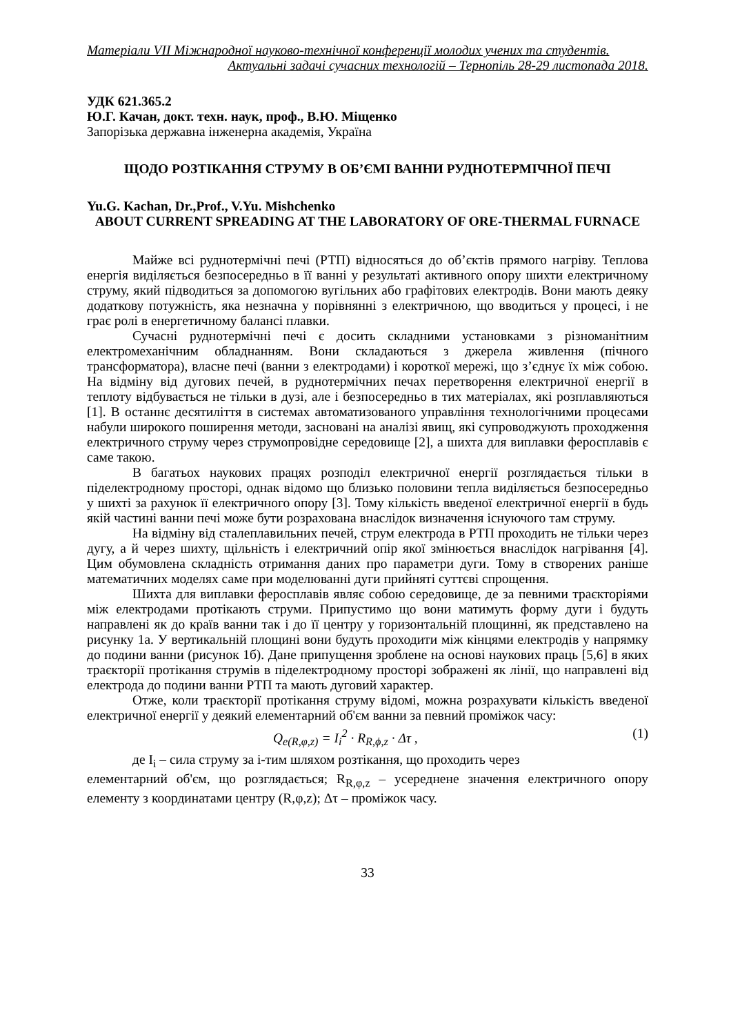Матеріали VII Міжнародної науково-технічної конференції молодих учених та студентів.
Актуальні задачі сучасних технологій – Тернопіль 28-29 листопада 2018.
УДК 621.365.2
Ю.Г. Качан, докт. техн. наук, проф., В.Ю. Міщенко
Запорізька державна інженерна академія, Україна
ЩОДО РОЗТІКАННЯ СТРУМУ В ОБ’ЄМІ ВАННИ РУДНОТЕРМІЧНОЇ ПЕЧІ
Yu.G. Kachan, Dr.,Prof., V.Yu. Mishchenko
ABOUT CURRENT SPREADING AT THE LABORATORY OF ORE-THERMAL FURNACE
Майже всі руднотермічні печі (РТП) відносяться до об’єктів прямого нагріву. Теплова енергія виділяється безпосередньо в її ванні у результаті активного опору шихти електричному струму, який підводиться за допомогою вугільних або графітових електродів. Вони мають деяку додаткову потужність, яка незначна у порівнянні з електричною, що вводиться у процесі, і не грає ролі в енергетичному балансі плавки.
Сучасні руднотермічні печі є досить складними установками з різноманітним електромеханічним обладнанням. Вони складаються з джерела живлення (пічного трансформатора), власне печі (ванни з електродами) і короткої мережі, що з’єднує їх між собою. На відміну від дугових печей, в руднотермічних печах перетворення електричної енергії в теплоту відбувається не тільки в дузі, але і безпосередньо в тих матеріалах, які розплавляються [1]. В останнє десятиліття в системах автоматизованого управління технологічними процесами набули широкого поширення методи, засновані на аналізі явищ, які супроводжують проходження електричного струму через струмопровідне середовище [2], а шихта для виплавки феросплавів є саме такою.
В багатьох наукових працях розподіл електричної енергії розглядається тільки в піделектродному просторі, однак відомо що близько половини тепла виділяється безпосередньо у шихті за рахунок її електричного опору [3]. Тому кількість введеної електричної енергії в будь якій частині ванни печі може бути розрахована внаслідок визначення існуючого там струму.
На відміну від сталеплавильних печей, струм електрода в РТП проходить не тільки через дугу, а й через шихту, щільність і електричний опір якої змінюється внаслідок нагрівання [4]. Цим обумовлена складність отримання даних про параметри дуги. Тому в створених раніше математичних моделях саме при моделюванні дуги прийняті суттєві спрощення.
Шихта для виплавки феросплавів являє собою середовище, де за певними траєкторіями між електродами протікають струми. Припустимо що вони матимуть форму дуги і будуть направлені як до країв ванни так і до її центру у горизонтальній площинні, як представлено на рисунку 1а. У вертикальній площині вони будуть проходити між кінцями електродів у напрямку до подини ванни (рисунок 1б). Дане припущення зроблене на основі наукових праць [5,6] в яких траєкторії протікання струмів в піделектродному просторі зображені як лінії, що направлені від електрода до подини ванни РТП та мають дуговий характер.
Отже, коли траєкторії протікання струму відомі, можна розрахувати кількість введеної електричної енергії у деякий елементарний об'єм ванни за певний проміжок часу:
Q<sub>e(R,φ,z)</sub> = I<sub>i</sub><sup>2</sup> · R<sub>R,ϕ,z</sub> · Δτ , (1)
де I<sub>i</sub> – сила струму за і-тим шляхом розтікання, що проходить через
елементарний об'єм, що розглядається; R<sub>R,φ,z</sub> – усереднене значення електричного опору елементу з координатами центру (R,φ,z); Δτ – проміжок часу.
33